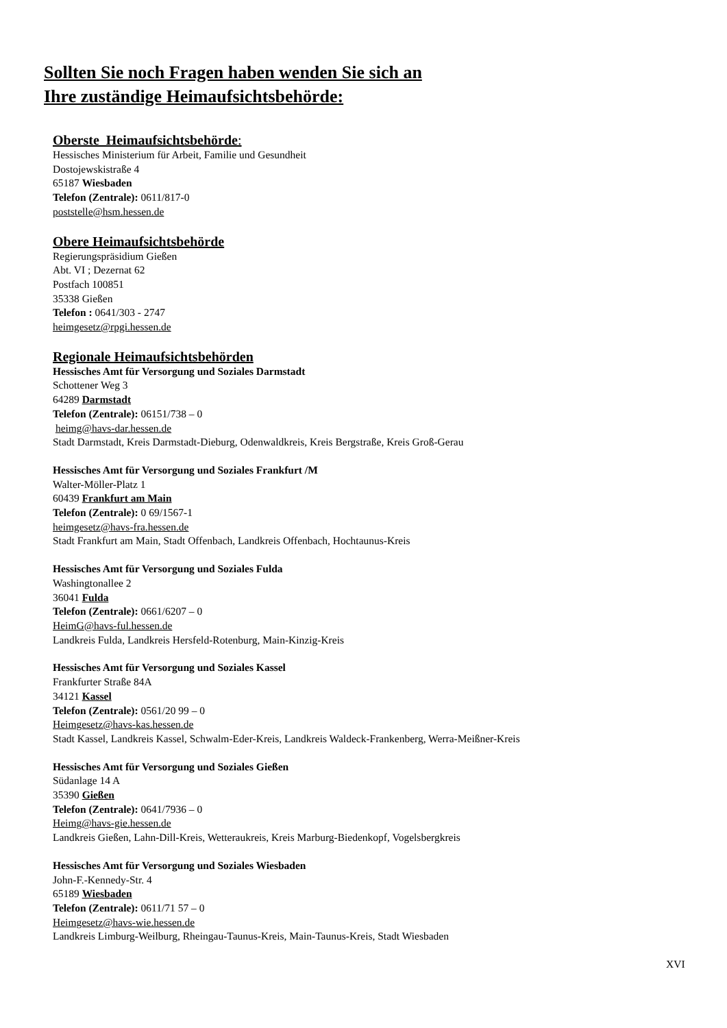Sollten Sie noch Fragen haben wenden Sie sich an
Ihre zuständige Heimaufsichtsbehörde:
Oberste Heimaufsichtsbehörde:
Hessisches Ministerium für Arbeit, Familie und Gesundheit
Dostojewskistraße 4
65187 Wiesbaden
Telefon (Zentrale): 0611/817-0
poststelle@hsm.hessen.de
Obere Heimaufsichtsbehörde
Regierungspräsidium Gießen
Abt. VI ; Dezernat 62
Postfach 100851
35338 Gießen
Telefon : 0641/303 - 2747
heimgesetz@rpgi.hessen.de
Regionale Heimaufsichtsbehörden
Hessisches Amt für Versorgung und Soziales Darmstadt
Schottener Weg 3
64289 Darmstadt
Telefon (Zentrale): 06151/738 – 0
heimg@havs-dar.hessen.de
Stadt Darmstadt, Kreis Darmstadt-Dieburg, Odenwaldkreis, Kreis Bergstraße, Kreis Groß-Gerau
Hessisches Amt für Versorgung und Soziales Frankfurt /M
Walter-Möller-Platz 1
60439 Frankfurt am Main
Telefon (Zentrale): 0 69/1567-1
heimgesetz@havs-fra.hessen.de
Stadt Frankfurt am Main, Stadt Offenbach, Landkreis Offenbach, Hochtaunus-Kreis
Hessisches Amt für Versorgung und Soziales Fulda
Washingtonallee 2
36041 Fulda
Telefon (Zentrale): 0661/6207 – 0
HeimG@havs-ful.hessen.de
Landkreis Fulda, Landkreis Hersfeld-Rotenburg, Main-Kinzig-Kreis
Hessisches Amt für Versorgung und Soziales Kassel
Frankfurter Straße 84A
34121 Kassel
Telefon (Zentrale): 0561/20 99 – 0
Heimgesetz@havs-kas.hessen.de
Stadt Kassel, Landkreis Kassel, Schwalm-Eder-Kreis, Landkreis Waldeck-Frankenberg, Werra-Meißner-Kreis
Hessisches Amt für Versorgung und Soziales Gießen
Südanlage 14 A
35390 Gießen
Telefon (Zentrale): 0641/7936 – 0
Heimg@havs-gie.hessen.de
Landkreis Gießen, Lahn-Dill-Kreis, Wetteraukreis, Kreis Marburg-Biedenkopf, Vogelsbergkreis
Hessisches Amt für Versorgung und Soziales Wiesbaden
John-F.-Kennedy-Str. 4
65189 Wiesbaden
Telefon (Zentrale): 0611/71 57 – 0
Heimgesetz@havs-wie.hessen.de
Landkreis Limburg-Weilburg, Rheingau-Taunus-Kreis, Main-Taunus-Kreis, Stadt Wiesbaden
XVI